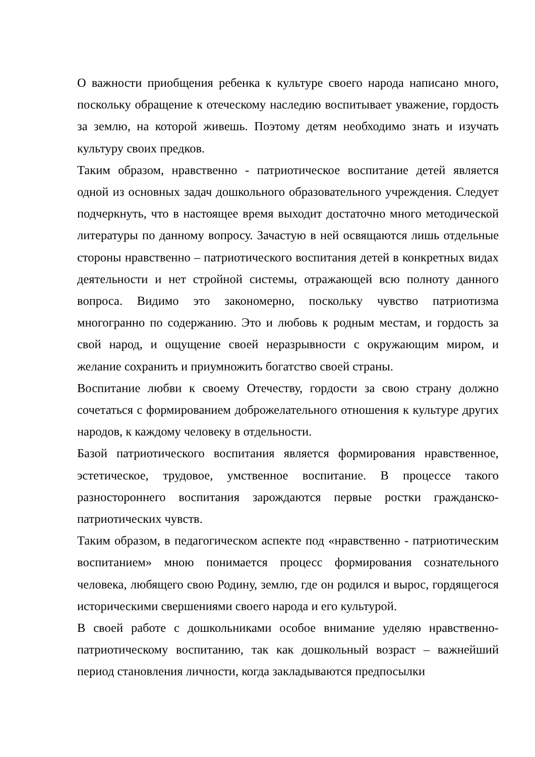О важности приобщения ребенка к культуре своего народа написано много, поскольку обращение к отеческому наследию воспитывает уважение, гордость за землю, на которой живешь. Поэтому детям необходимо знать и изучать культуру своих предков.
Таким образом, нравственно - патриотическое воспитание детей является одной из основных задач дошкольного образовательного учреждения. Следует подчеркнуть, что в настоящее время выходит достаточно много методической литературы по данному вопросу. Зачастую в ней освящаются лишь отдельные стороны нравственно – патриотического воспитания детей в конкретных видах деятельности и нет стройной системы, отражающей всю полноту данного вопроса. Видимо это закономерно, поскольку чувство патриотизма многогранно по содержанию. Это и любовь к родным местам, и гордость за свой народ, и ощущение своей неразрывности с окружающим миром, и желание сохранить и приумножить богатство своей страны.
Воспитание любви к своему Отечеству, гордости за свою страну должно сочетаться с формированием доброжелательного отношения к культуре других народов, к каждому человеку в отдельности.
Базой патриотического воспитания является формирования нравственное, эстетическое, трудовое, умственное воспитание. В процессе такого разностороннего воспитания зарождаются первые ростки гражданско-патриотических чувств.
Таким образом, в педагогическом аспекте под «нравственно - патриотическим воспитанием» мною понимается процесс формирования сознательного человека, любящего свою Родину, землю, где он родился и вырос, гордящегося историческими свершениями своего народа и его культурой.
В своей работе с дошкольниками особое внимание уделяю нравственно-патриотическому воспитанию, так как дошкольный возраст – важнейший период становления личности, когда закладываются предпосылки